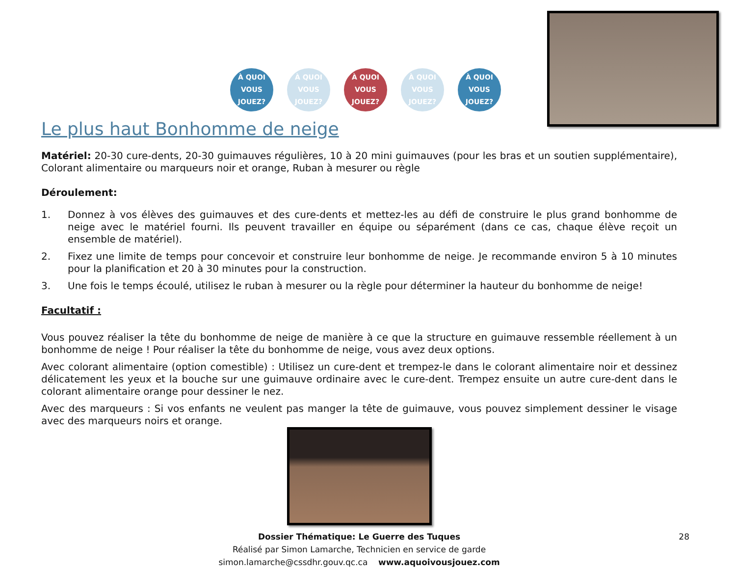À QUOI VOUS JOUEZ?
À QUOI VOUS JOUEZ?
À QUOI VOUS JOUEZ?
À QUOI VOUS JOUEZ?
À QUOI VOUS JOUEZ?
Le plus haut Bonhomme de neige
Matériel: 20-30 cure-dents, 20-30 guimauves régulières, 10 à 20 mini guimauves (pour les bras et un soutien supplémentaire), Colorant alimentaire ou marqueurs noir et orange, Ruban à mesurer ou règle
Déroulement:
1. Donnez à vos élèves des guimauves et des cure-dents et mettez-les au défi de construire le plus grand bonhomme de neige avec le matériel fourni. Ils peuvent travailler en équipe ou séparément (dans ce cas, chaque élève reçoit un ensemble de matériel).
2. Fixez une limite de temps pour concevoir et construire leur bonhomme de neige. Je recommande environ 5 à 10 minutes pour la planification et 20 à 30 minutes pour la construction.
3. Une fois le temps écoulé, utilisez le ruban à mesurer ou la règle pour déterminer la hauteur du bonhomme de neige!
Facultatif :
Vous pouvez réaliser la tête du bonhomme de neige de manière à ce que la structure en guimauve ressemble réellement à un bonhomme de neige ! Pour réaliser la tête du bonhomme de neige, vous avez deux options.
Avec colorant alimentaire (option comestible) : Utilisez un cure-dent et trempez-le dans le colorant alimentaire noir et dessinez délicatement les yeux et la bouche sur une guimauve ordinaire avec le cure-dent. Trempez ensuite un autre cure-dent dans le colorant alimentaire orange pour dessiner le nez.
Avec des marqueurs : Si vos enfants ne veulent pas manger la tête de guimauve, vous pouvez simplement dessiner le visage avec des marqueurs noirs et orange.
Dossier Thématique: Le Guerre des Tuques
Réalisé par Simon Lamarche, Technicien en service de garde
simon.lamarche@cssdhr.gouv.qc.ca www.aquoivousjouez.com
28